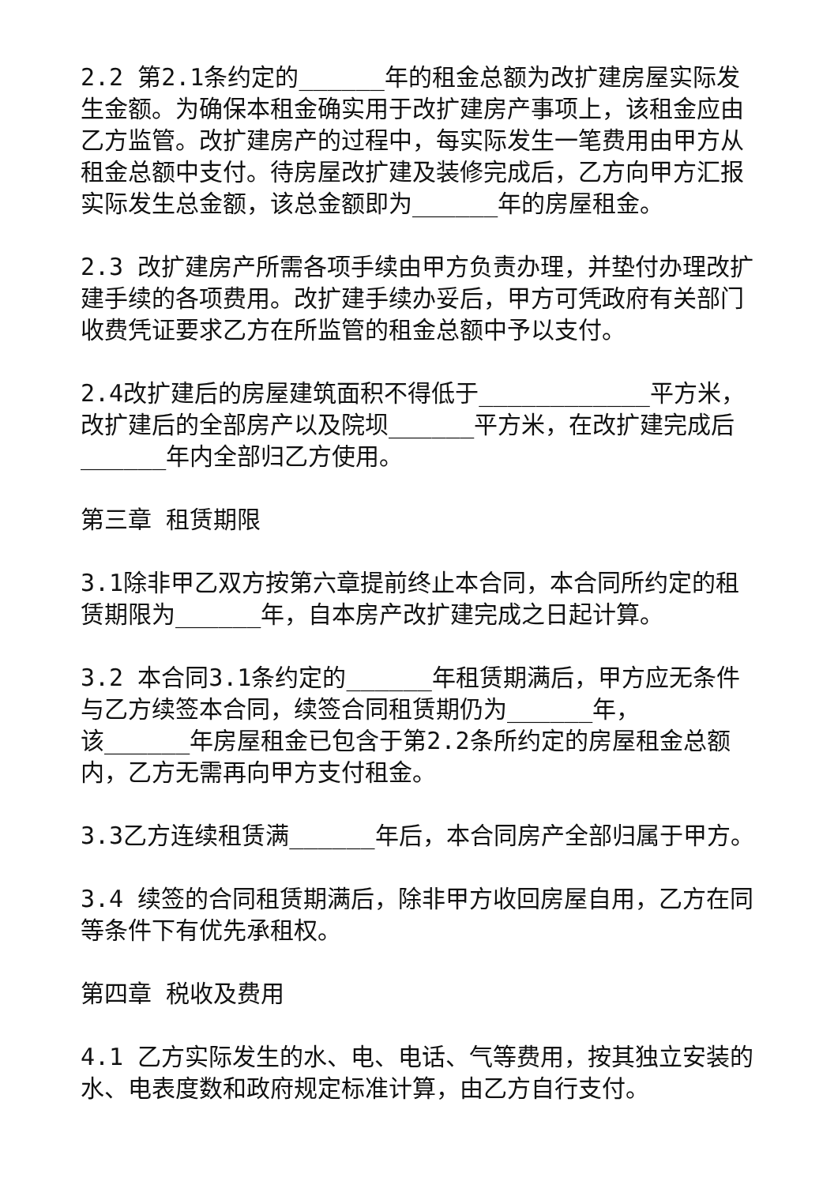2.2 第2.1条约定的______年的租金总额为改扩建房屋实际发生金额。为确保本租金确实用于改扩建房产事项上，该租金应由乙方监管。改扩建房产的过程中，每实际发生一笔费用由甲方从租金总额中支付。待房屋改扩建及装修完成后，乙方向甲方汇报实际发生总金额，该总金额即为______年的房屋租金。
2.3 改扩建房产所需各项手续由甲方负责办理，并垫付办理改扩建手续的各项费用。改扩建手续办妥后，甲方可凭政府有关部门收费凭证要求乙方在所监管的租金总额中予以支付。
2.4改扩建后的房屋建筑面积不得低于____________平方米，改扩建后的全部房产以及院坝______平方米，在改扩建完成后______年内全部归乙方使用。
第三章 租赁期限
3.1除非甲乙双方按第六章提前终止本合同，本合同所约定的租赁期限为______年，自本房产改扩建完成之日起计算。
3.2 本合同3.1条约定的______年租赁期满后，甲方应无条件与乙方续签本合同，续签合同租赁期仍为______年，
该______年房屋租金已包含于第2.2条所约定的房屋租金总额内，乙方无需再向甲方支付租金。
3.3乙方连续租赁满______年后，本合同房产全部归属于甲方。
3.4 续签的合同租赁期满后，除非甲方收回房屋自用，乙方在同等条件下有优先承租权。
第四章 税收及费用
4.1 乙方实际发生的水、电、电话、气等费用，按其独立安装的水、电表度数和政府规定标准计算，由乙方自行支付。